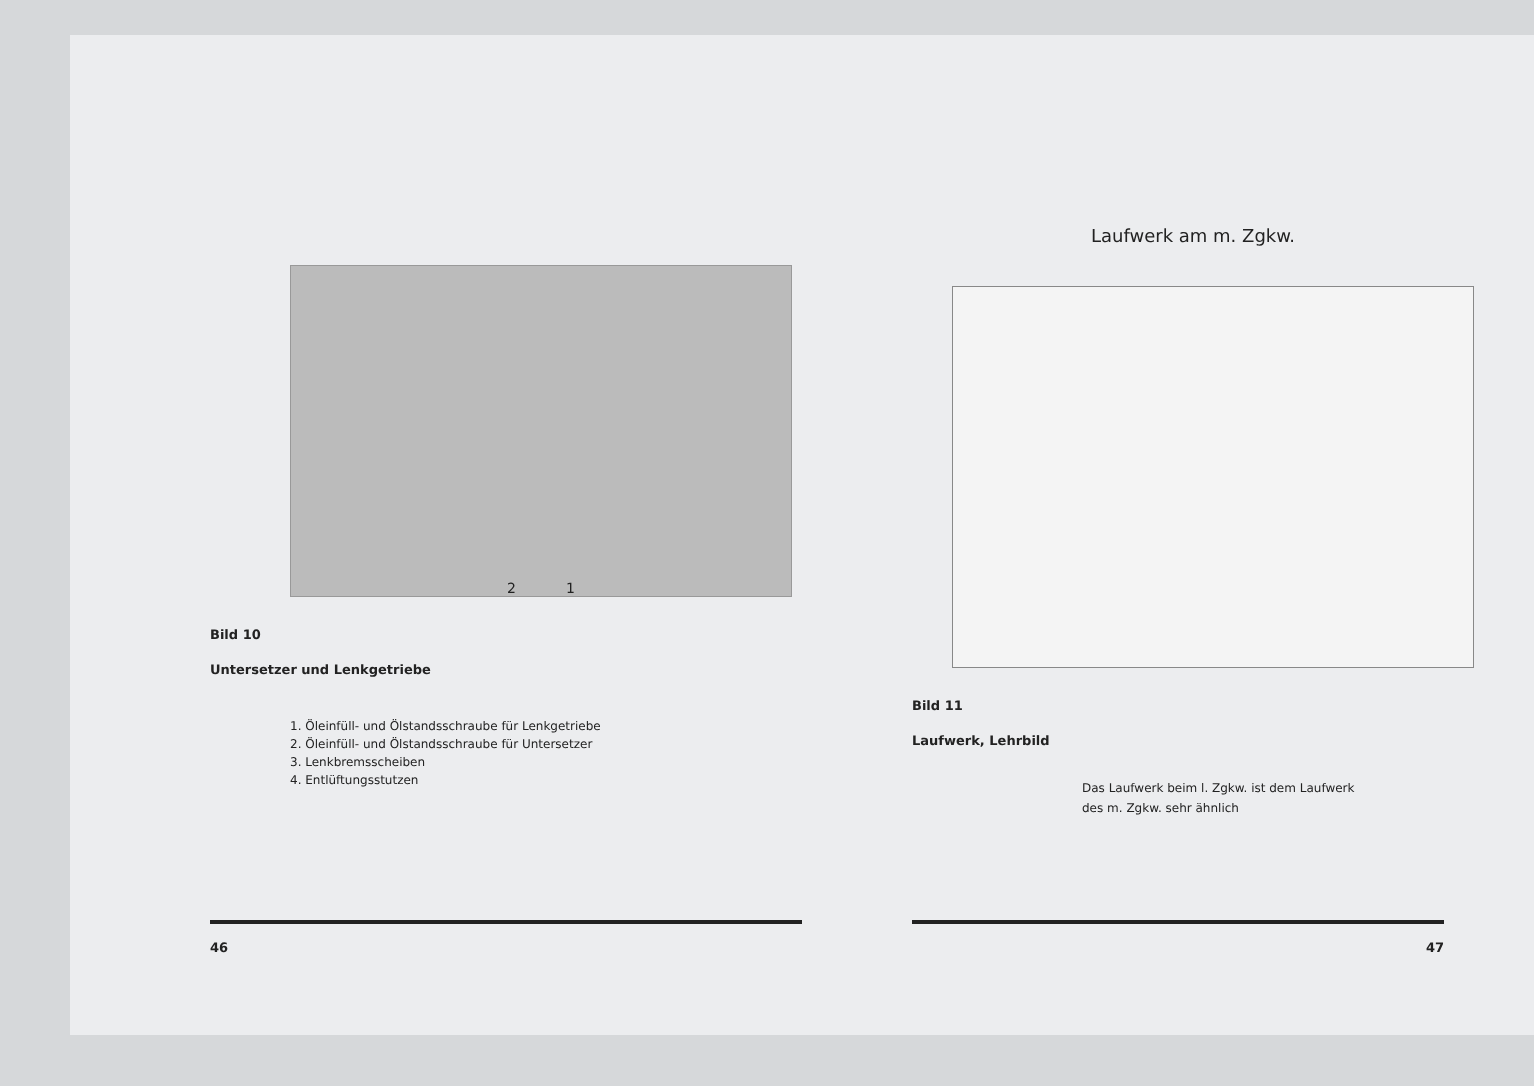2 1
Bild 10
Untersetzer und Lenkgetriebe
1. Öleinfüll- und Ölstandsschraube für Lenkgetriebe
2. Öleinfüll- und Ölstandsschraube für Untersetzer
3. Lenkbremsscheiben
4. Entlüftungsstutzen
46
Laufwerk am m. Zgkw.
Bild 11
Laufwerk, Lehrbild
Das Laufwerk beim l. Zgkw. ist dem Laufwerk
des m. Zgkw. sehr ähnlich
47